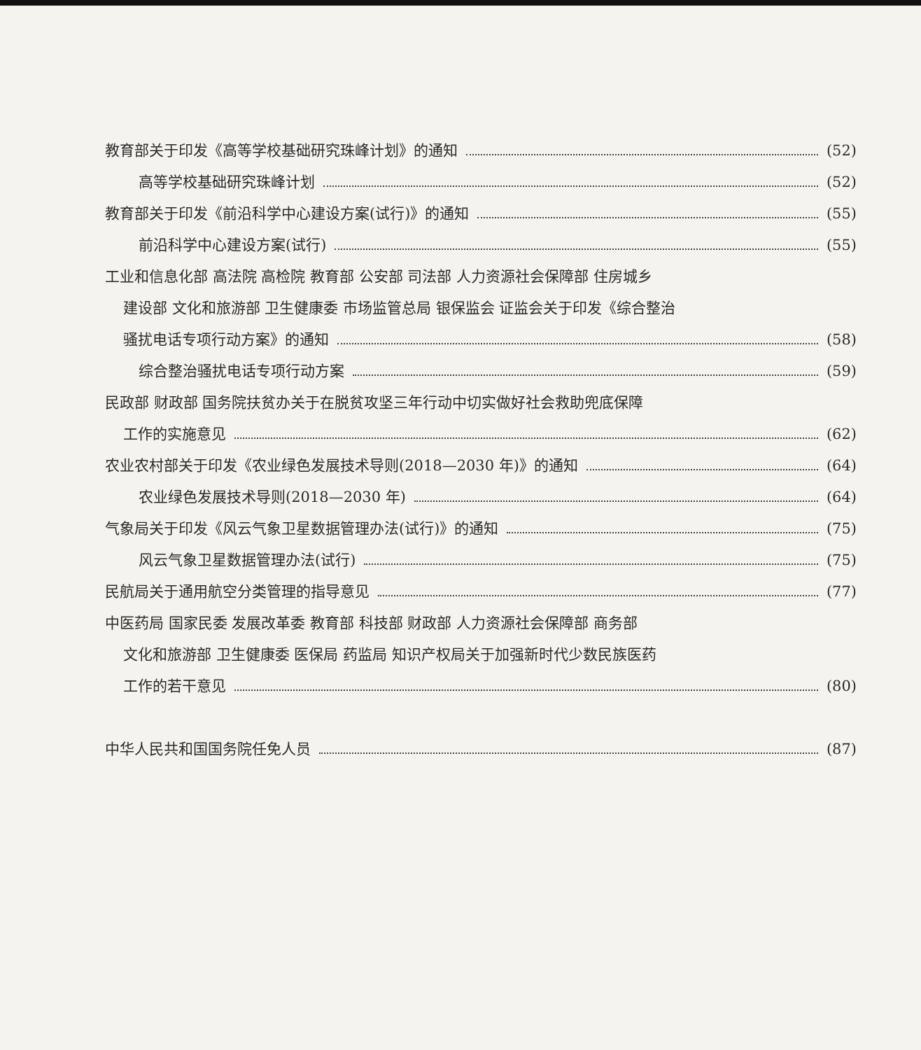教育部关于印发《高等学校基础研究珠峰计划》的通知 (52)
高等学校基础研究珠峰计划 (52)
教育部关于印发《前沿科学中心建设方案(试行)》的通知 (55)
前沿科学中心建设方案(试行) (55)
工业和信息化部 高法院 高检院 教育部 公安部 司法部 人力资源社会保障部 住房城乡
建设部 文化和旅游部 卫生健康委 市场监管总局 银保监会 证监会关于印发《综合整治
骚扰电话专项行动方案》的通知 (58)
综合整治骚扰电话专项行动方案 (59)
民政部 财政部 国务院扶贫办关于在脱贫攻坚三年行动中切实做好社会救助兜底保障
工作的实施意见 (62)
农业农村部关于印发《农业绿色发展技术导则(2018—2030 年)》的通知 (64)
农业绿色发展技术导则(2018—2030 年) (64)
气象局关于印发《风云气象卫星数据管理办法(试行)》的通知 (75)
风云气象卫星数据管理办法(试行) (75)
民航局关于通用航空分类管理的指导意见 (77)
中医药局 国家民委 发展改革委 教育部 科技部 财政部 人力资源社会保障部 商务部
文化和旅游部 卫生健康委 医保局 药监局 知识产权局关于加强新时代少数民族医药
工作的若干意见 (80)
中华人民共和国国务院任免人员 (87)